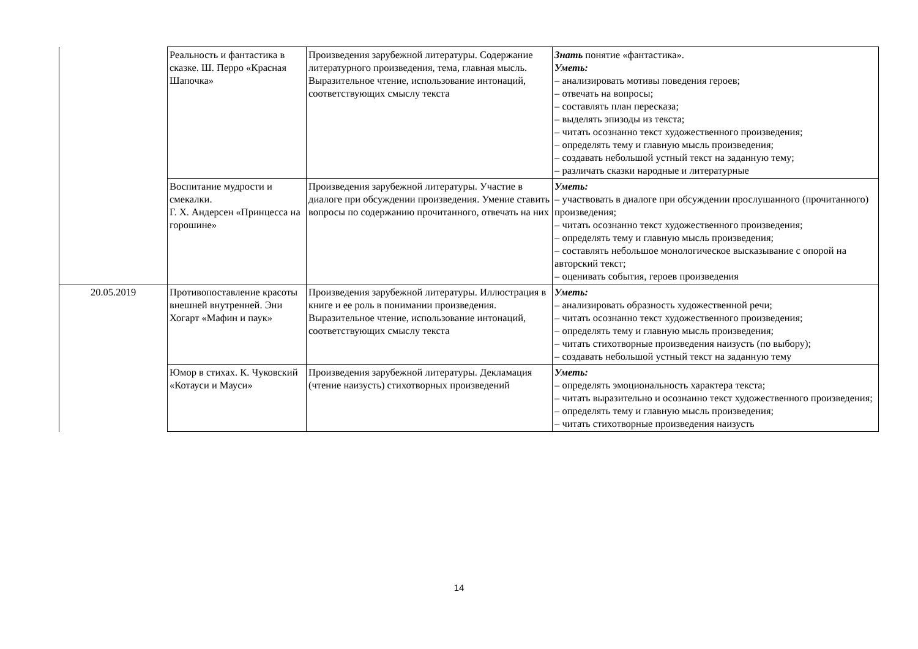| | Реальность и фантастика в сказке. Ш. Перро «Красная Шапочка» | Произведения зарубежной литературы. Содержание литературного произведения, тема, главная мысль. Выразительное чтение, использование интонаций, соответствующих смыслу текста | Знать понятие «фантастика». Уметь: – анализировать мотивы поведения героев; – отвечать на вопросы; – составлять план пересказа; – выделять эпизоды из текста; – читать осознанно текст художественного произведения; – определять тему и главную мысль произведения; – создавать небольшой устный текст на заданную тему; – различать сказки народные и литературные |
| | Воспитание мудрости и смекалки. Г. Х. Андерсен «Принцесса на горошине» | Произведения зарубежной литературы. Участие в диалоге при обсуждении произведения. Умение ставить вопросы по содержанию прочитанного, отвечать на них | Уметь: – участвовать в диалоге при обсуждении прослушанного (прочитанного) произведения; – читать осознанно текст художественного произведения; – определять тему и главную мысль произведения; – составлять небольшое монологическое высказывание с опорой на авторский текст; – оценивать события, героев произведения |
| 20.05.2019 | Противопоставление красоты внешней внутренней. Эни Хогарт «Мафин и паук» | Произведения зарубежной литературы. Иллюстрация в книге и ее роль в понимании произведения. Выразительное чтение, использование интонаций, соответствующих смыслу текста | Уметь: – анализировать образность художественной речи; – читать осознанно текст художественного произведения; – определять тему и главную мысль произведения; – читать стихотворные произведения наизусть (по выбору); – создавать небольшой устный текст на заданную тему |
| | Юмор в стихах. К. Чуковский «Котауси и Мауси» | Произведения зарубежной литературы. Декламация (чтение наизусть) стихотворных произведений | Уметь: – определять эмоциональность характера текста; – читать выразительно и осознанно текст художественного произведения; – определять тему и главную мысль произведения; – читать стихотворные произведения наизусть |
14